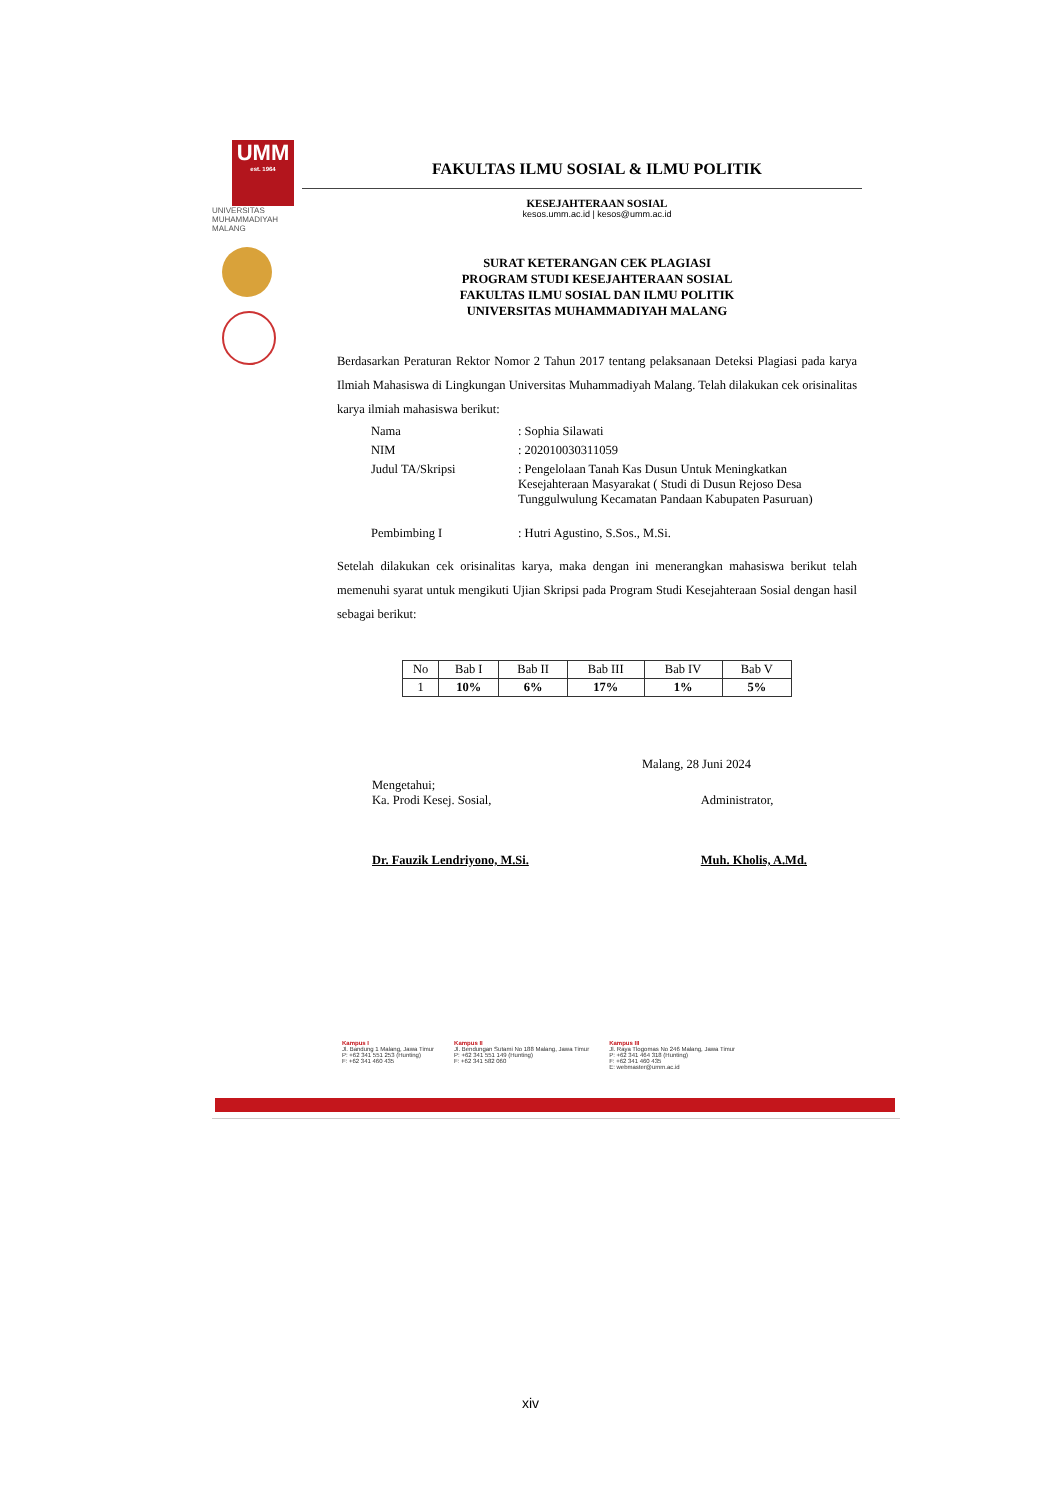UMM
est. 1964
UNIVERSITAS
MUHAMMADIYAH
MALANG
FAKULTAS ILMU SOSIAL & ILMU POLITIK
KESEJAHTERAAN SOSIAL
kesos.umm.ac.id | kesos@umm.ac.id
SURAT KETERANGAN CEK PLAGIASI
PROGRAM STUDI KESEJAHTERAAN SOSIAL
FAKULTAS ILMU SOSIAL DAN ILMU POLITIK
UNIVERSITAS MUHAMMADIYAH MALANG
Berdasarkan Peraturan Rektor Nomor 2 Tahun 2017 tentang pelaksanaan Deteksi Plagiasi pada karya Ilmiah Mahasiswa di Lingkungan Universitas Muhammadiyah Malang. Telah dilakukan cek orisinalitas karya ilmiah mahasiswa berikut:
| Nama | : Sophia Silawati |
| NIM | : 202010030311059 |
| Judul TA/Skripsi | : Pengelolaan Tanah Kas Dusun Untuk Meningkatkan Kesejahteraan Masyarakat ( Studi di Dusun Rejoso Desa Tunggulwulung Kecamatan Pandaan Kabupaten Pasuruan) |
| Pembimbing I | : Hutri Agustino, S.Sos., M.Si. |
Setelah dilakukan cek orisinalitas karya, maka dengan ini menerangkan mahasiswa berikut telah memenuhi syarat untuk mengikuti Ujian Skripsi pada Program Studi Kesejahteraan Sosial dengan hasil sebagai berikut:
| No | Bab I | Bab II | Bab III | Bab IV | Bab V |
| 1 | 10% | 6% | 17% | 1% | 5% |
Malang, 28 Juni 2024
Mengetahui;
Ka. Prodi Kesej. Sosial,
Dr. Fauzik Lendriyono, M.Si.
Administrator,
Muh. Kholis, A.Md.
Kampus I
Jl. Bandung 1 Malang, Jawa Timur
P: +62 341 551 253 (Hunting)
F: +62 341 460 435
Kampus II
Jl. Bendungan Sutami No 188 Malang, Jawa Timur
P: +62 341 551 149 (Hunting)
F: +62 341 582 060
Kampus III
Jl. Raya Tlogomas No 246 Malang, Jawa Timur
P: +62 341 464 318 (Hunting)
F: +62 341 460 435
E: webmaster@umm.ac.id
xiv